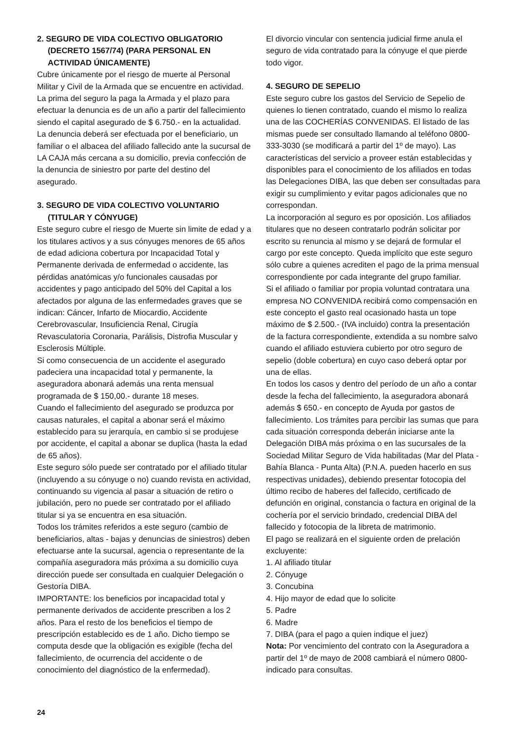2. SEGURO DE VIDA COLECTIVO OBLIGATORIO
(DECRETO 1567/74) (PARA PERSONAL EN
ACTIVIDAD ÚNICAMENTE)
Cubre únicamente por el riesgo de muerte al Personal Militar y Civil de la Armada que se encuentre en actividad. La prima del seguro la paga la Armada y el plazo para efectuar la denuncia es de un año a partir del fallecimiento siendo el capital asegurado de $ 6.750.- en la actualidad. La denuncia deberá ser efectuada por el beneficiario, un familiar o el albacea del afiliado fallecido ante la sucursal de LA CAJA más cercana a su domicilio, previa confección de la denuncia de siniestro por parte del destino del asegurado.
3. SEGURO DE VIDA COLECTIVO VOLUNTARIO
(TITULAR Y CÓNYUGE)
Este seguro cubre el riesgo de Muerte sin limite de edad y a los titulares activos y a sus cónyuges menores de 65 años de edad adiciona cobertura por Incapacidad Total y Permanente derivada de enfermedad o accidente, las pérdidas anatómicas y/o funcionales causadas por accidentes y pago anticipado del 50% del Capital a los afectados por alguna de las enfermedades graves que se indican: Cáncer, Infarto de Miocardio, Accidente Cerebrovascular, Insuficiencia Renal, Cirugía Revasculatoria Coronaria, Parálisis, Distrofia Muscular y Esclerosis Múltiple.
Si como consecuencia de un accidente el asegurado padeciera una incapacidad total y permanente, la aseguradora abonará además una renta mensual programada de $ 150,00.- durante 18 meses.
Cuando el fallecimiento del asegurado se produzca por causas naturales, el capital a abonar será el máximo establecido para su jerarquía, en cambio si se produjese por accidente, el capital a abonar se duplica (hasta la edad de 65 años).
Este seguro sólo puede ser contratado por el afiliado titular (incluyendo a su cónyuge o no) cuando revista en actividad, continuando su vigencia al pasar a situación de retiro o jubilación, pero no puede ser contratado por el afiliado titular si ya se encuentra en esa situación.
Todos los trámites referidos a este seguro (cambio de beneficiarios, altas - bajas y denuncias de siniestros) deben efectuarse ante la sucursal, agencia o representante de la compañía aseguradora más próxima a su domicilio cuya dirección puede ser consultada en cualquier Delegación o Gestoría DIBA.
IMPORTANTE: los beneficios por incapacidad total y permanente derivados de accidente prescriben a los 2 años. Para el resto de los beneficios el tiempo de prescripción establecido es de 1 año. Dicho tiempo se computa desde que la obligación es exigible (fecha del fallecimiento, de ocurrencia del accidente o de conocimiento del diagnóstico de la enfermedad).
El divorcio vincular con sentencia judicial firme anula el seguro de vida contratado para la cónyuge el que pierde todo vigor.
4. SEGURO DE SEPELIO
Este seguro cubre los gastos del Servicio de Sepelio de quienes lo tienen contratado, cuando el mismo lo realiza una de las COCHERÍAS CONVENIDAS. El listado de las mismas puede ser consultado llamando al teléfono 0800-333-3030 (se modificará a partir del 1º de mayo). Las características del servicio a proveer están establecidas y disponibles para el conocimiento de los afiliados en todas las Delegaciones DIBA, las que deben ser consultadas para exigir su cumplimiento y evitar pagos adicionales que no correspondan.
La incorporación al seguro es por oposición. Los afiliados titulares que no deseen contratarlo podrán solicitar por escrito su renuncia al mismo y se dejará de formular el cargo por este concepto. Queda implícito que este seguro sólo cubre a quienes acrediten el pago de la prima mensual correspondiente por cada integrante del grupo familiar.
Si el afiliado o familiar por propia voluntad contratara una empresa NO CONVENIDA recibirá como compensación en este concepto el gasto real ocasionado hasta un tope máximo de $ 2.500.- (IVA incluido) contra la presentación de la factura correspondiente, extendida a su nombre salvo cuando el afiliado estuviera cubierto por otro seguro de sepelio (doble cobertura) en cuyo caso deberá optar por una de ellas.
En todos los casos y dentro del período de un año a contar desde la fecha del fallecimiento, la aseguradora abonará además $ 650.- en concepto de Ayuda por gastos de fallecimiento. Los trámites para percibir las sumas que para cada situación corresponda deberán iniciarse ante la Delegación DIBA más próxima o en las sucursales de la Sociedad Militar Seguro de Vida habilitadas (Mar del Plata - Bahía Blanca - Punta Alta) (P.N.A. pueden hacerlo en sus respectivas unidades), debiendo presentar fotocopia del último recibo de haberes del fallecido, certificado de defunción en original, constancia o factura en original de la cochería por el servicio brindado, credencial DIBA del fallecido y fotocopia de la libreta de matrimonio.
El pago se realizará en el siguiente orden de prelación excluyente:
1. Al afiliado titular
2. Cónyuge
3. Concubina
4. Hijo mayor de edad que lo solicite
5. Padre
6. Madre
7. DIBA (para el pago a quien indique el juez)
Nota: Por vencimiento del contrato con la Aseguradora a partir del 1º de mayo de 2008 cambiará el número 0800- indicado para consultas.
24